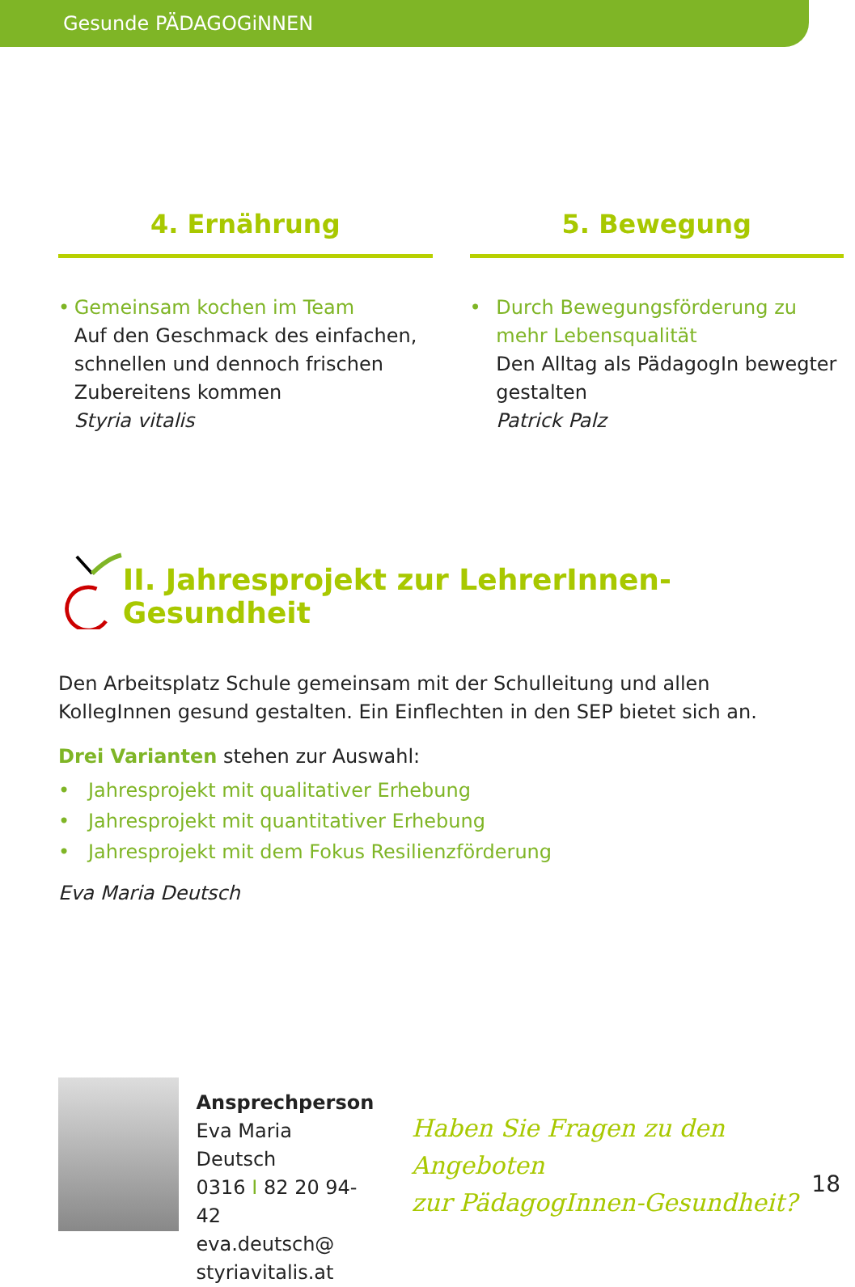Gesunde PÄDAGOGiNNEN
4. Ernährung
• Gemeinsam kochen im Team
Auf den Geschmack des einfachen, schnellen und dennoch frischen Zubereitens kommen
Styria vitalis
5. Bewegung
• Durch Bewegungsförderung zu mehr Lebensqualität
Den Alltag als PädagogIn bewegter gestalten
Patrick Palz
II. Jahresprojekt zur LehrerInnen-Gesundheit
Den Arbeitsplatz Schule gemeinsam mit der Schulleitung und allen KollegInnen gesund gestalten. Ein Einflechten in den SEP bietet sich an.
Drei Varianten stehen zur Auswahl:
• Jahresprojekt mit qualitativer Erhebung
• Jahresprojekt mit quantitativer Erhebung
• Jahresprojekt mit dem Fokus Resilienzförderung
Eva Maria Deutsch
Ansprechperson
Eva Maria Deutsch
0316 I 82 20 94-42
eva.deutsch@
styriavitalis.at
Haben Sie Fragen zu den Angeboten
zur PädagogInnen-Gesundheit?
18